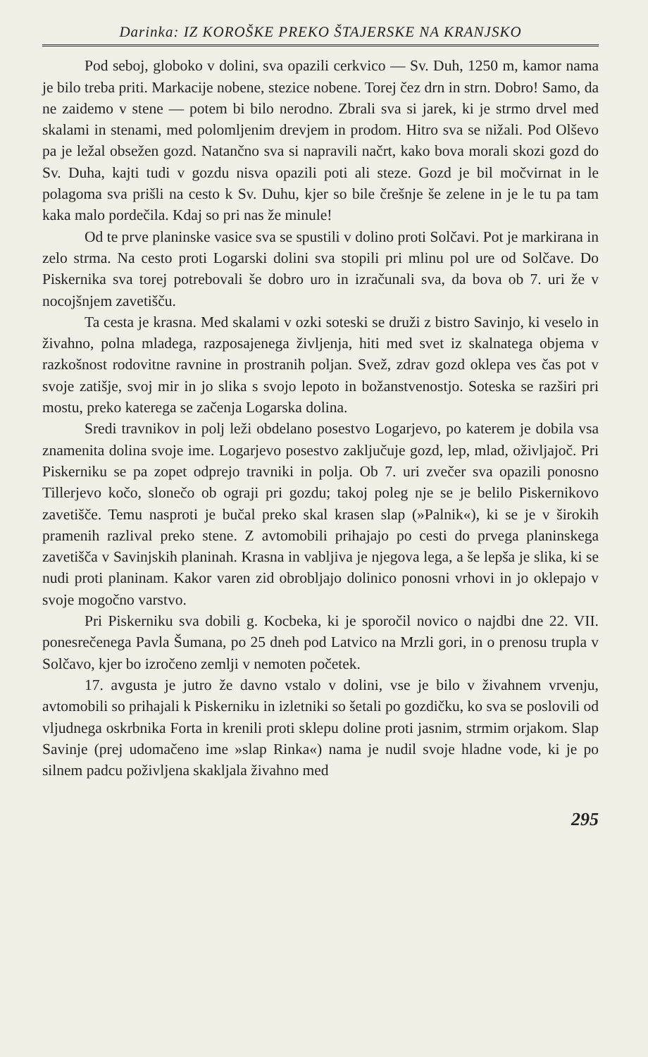Darinka: IZ KOROŠKE PREKO ŠTAJERSKE NA KRANJSKO
Pod seboj, globoko v dolini, sva opazili cerkvico — Sv. Duh, 1250 m, kamor nama je bilo treba priti. Markacije nobene, stezice nobene. Torej čez drn in strn. Dobro! Samo, da ne zaidemo v stene — potem bi bilo nerodno. Zbrali sva si jarek, ki je strmo drvel med skalami in stenami, med polomljenim drevjem in prodom. Hitro sva se nižali. Pod Olševo pa je ležal obsežen gozd. Natančno sva si napravili načrt, kako bova morali skozi gozd do Sv. Duha, kajti tudi v gozdu nisva opazili poti ali steze. Gozd je bil močvirnat in le polagoma sva prišli na cesto k Sv. Duhu, kjer so bile črešnje še zelene in je le tu pa tam kaka malo pordečila. Kdaj so pri nas že minule!
Od te prve planinske vasice sva se spustili v dolino proti Solčavi. Pot je markirana in zelo strma. Na cesto proti Logarski dolini sva stopili pri mlinu pol ure od Solčave. Do Piskernika sva torej potrebovali še dobro uro in izračunali sva, da bova ob 7. uri že v nocojšnjem zavetišču.
Ta cesta je krasna. Med skalami v ozki soteski se druži z bistro Savinjo, ki veselo in živahno, polna mladega, razposajenega življenja, hiti med svet iz skalnatega objema v razkošnost rodovitne ravnine in prostranih poljan. Svež, zdrav gozd oklepa ves čas pot v svoje zatišje, svoj mir in jo slika s svojo lepoto in božanstvenostjo. Soteska se razširi pri mostu, preko katerega se začenja Logarska dolina.
Sredi travnikov in polj leži obdelano posestvo Logarjevo, po katerem je dobila vsa znamenita dolina svoje ime. Logarjevo posestvo zaključuje gozd, lep, mlad, oživljajoč. Pri Piskerniku se pa zopet odprejo travniki in polja. Ob 7. uri zvečer sva opazili ponosno Tillerjevo kočo, slonečo ob ograji pri gozdu; takoj poleg nje se je belilo Piskernikovo zavetišče. Temu nasproti je bučal preko skal krasen slap (»Palnik«), ki se je v širokih pramenih razlival preko stene. Z avtomobili prihajajo po cesti do prvega planinskega zavetišča v Savinjskih planinah. Krasna in vabljiva je njegova lega, a še lepša je slika, ki se nudi proti planinam. Kakor varen zid obrobljajo dolinico ponosni vrhovi in jo oklepajo v svoje mogočno varstvo.
Pri Piskerniku sva dobili g. Kocbeka, ki je sporočil novico o najdbi dne 22. VII. ponesrečenega Pavla Šumana, po 25 dneh pod Latvico na Mrzli gori, in o prenosu trupla v Solčavo, kjer bo izročeno zemlji v nemoten početek.
17. avgusta je jutro že davno vstalo v dolini, vse je bilo v živahnem vrvenju, avtomobili so prihajali k Piskerniku in izletniki so šetali po gozdičku, ko sva se poslovili od vljudnega oskrbnika Forta in krenili proti sklepu doline proti jasnim, strmim orjakom. Slap Savinje (prej udomačeno ime »slap Rinka«) nama je nudil svoje hladne vode, ki je po silnem padcu poživljena skakljala živahno med
295